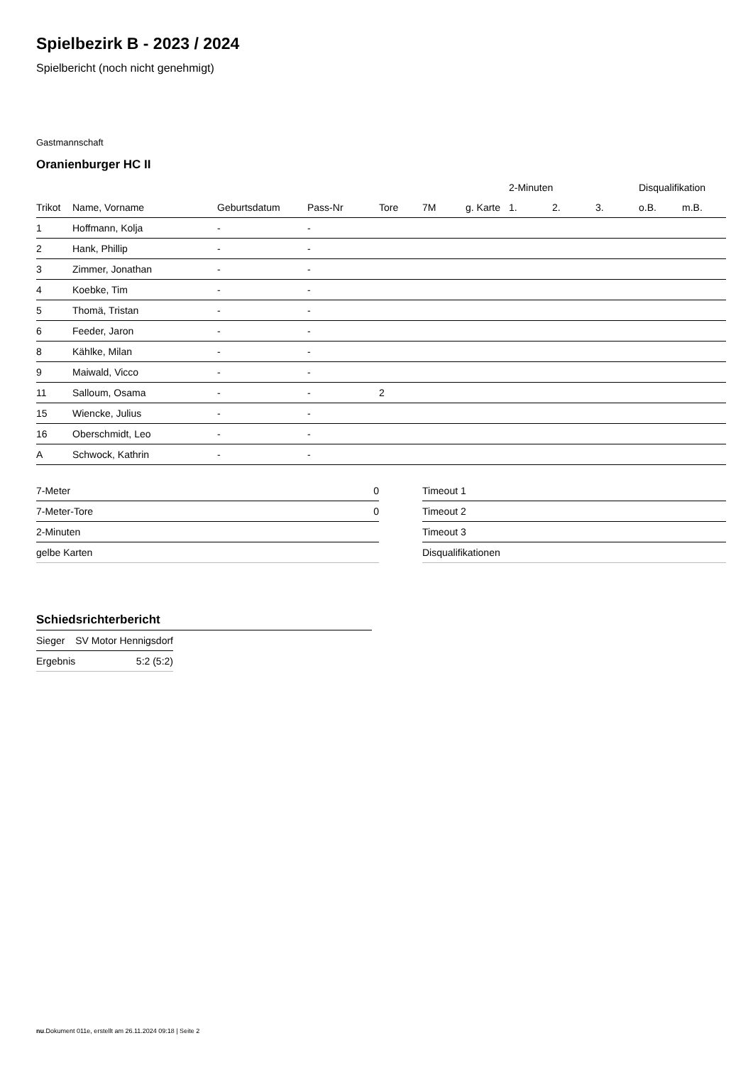Spielbezirk B - 2023 / 2024
Spielbericht (noch nicht genehmigt)
Gastmannschaft
Oranienburger HC II
| | | | | | | | 2-Minuten | | | Disqualifikation | |
| --- | --- | --- | --- | --- | --- | --- | --- | --- | --- | --- | --- |
| Trikot | Name, Vorname | Geburtsdatum | Pass-Nr | Tore | 7M | g. Karte | 1. | 2. | 3. | o.B. | m.B. |
| 1 | Hoffmann, Kolja | - | - | | | | | | | | |
| 2 | Hank, Phillip | - | - | | | | | | | | |
| 3 | Zimmer, Jonathan | - | - | | | | | | | | |
| 4 | Koebke, Tim | - | - | | | | | | | | |
| 5 | Thomä, Tristan | - | - | | | | | | | | |
| 6 | Feeder, Jaron | - | - | | | | | | | | |
| 8 | Kählke, Milan | - | - | | | | | | | | |
| 9 | Maiwald, Vicco | - | - | | | | | | | | |
| 11 | Salloum, Osama | - | - | 2 | | | | | | | |
| 15 | Wiencke, Julius | - | - | | | | | | | | |
| 16 | Oberschmidt, Leo | - | - | | | | | | | | |
| A | Schwock, Kathrin | - | - | | | | | | | | |
| 7-Meter | 0 |
| 7-Meter-Tore | 0 |
| 2-Minuten | |
| gelbe Karten | |
| Timeout 1 |
| Timeout 2 |
| Timeout 3 |
| Disqualifikationen |
Schiedsrichterbericht
| Sieger | SV Motor Hennigsdorf |
| Ergebnis | 5:2 (5:2) |
nu.Dokument 011e, erstellt am 26.11.2024 09:18 | Seite 2